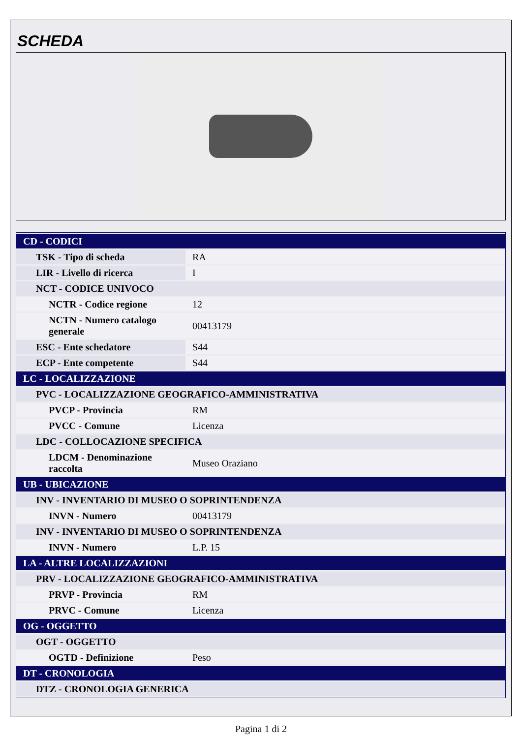SCHEDA
| CD - CODICI | |
| TSK - Tipo di scheda | RA |
| LIR - Livello di ricerca | I |
| NCT - CODICE UNIVOCO | |
| NCTR - Codice regione | 12 |
| NCTN - Numero catalogo generale | 00413179 |
| ESC - Ente schedatore | S44 |
| ECP - Ente competente | S44 |
| LC - LOCALIZZAZIONE | |
| PVC - LOCALIZZAZIONE GEOGRAFICO-AMMINISTRATIVA | |
| PVCP - Provincia | RM |
| PVCC - Comune | Licenza |
| LDC - COLLOCAZIONE SPECIFICA | |
| LDCM - Denominazione raccolta | Museo Oraziano |
| UB - UBICAZIONE | |
| INV - INVENTARIO DI MUSEO O SOPRINTENDENZA | |
| INVN - Numero | 00413179 |
| INV - INVENTARIO DI MUSEO O SOPRINTENDENZA | |
| INVN - Numero | L.P. 15 |
| LA - ALTRE LOCALIZZAZIONI | |
| PRV - LOCALIZZAZIONE GEOGRAFICO-AMMINISTRATIVA | |
| PRVP - Provincia | RM |
| PRVC - Comune | Licenza |
| OG - OGGETTO | |
| OGT - OGGETTO | |
| OGTD - Definizione | Peso |
| DT - CRONOLOGIA | |
| DTZ - CRONOLOGIA GENERICA | |
Pagina 1 di 2